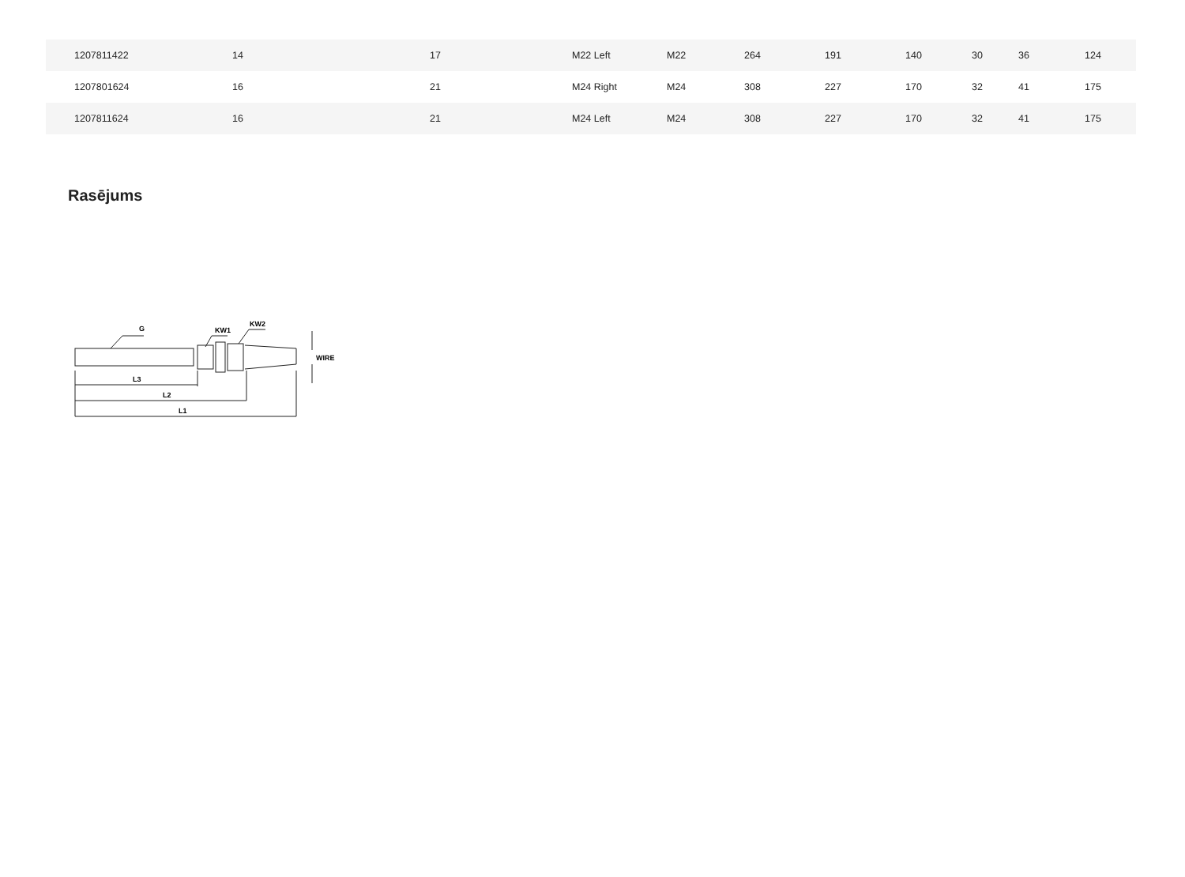| 1207811422 | 14 | 17 | M22 Left | M22 | 264 | 191 | 140 | 30 | 36 | 124 |
| 1207801624 | 16 | 21 | M24 Right | M24 | 308 | 227 | 170 | 32 | 41 | 175 |
| 1207811624 | 16 | 21 | M24 Left | M24 | 308 | 227 | 170 | 32 | 41 | 175 |
Rasējums
G
KW1
KW2
WIRE
L3
L2
L1